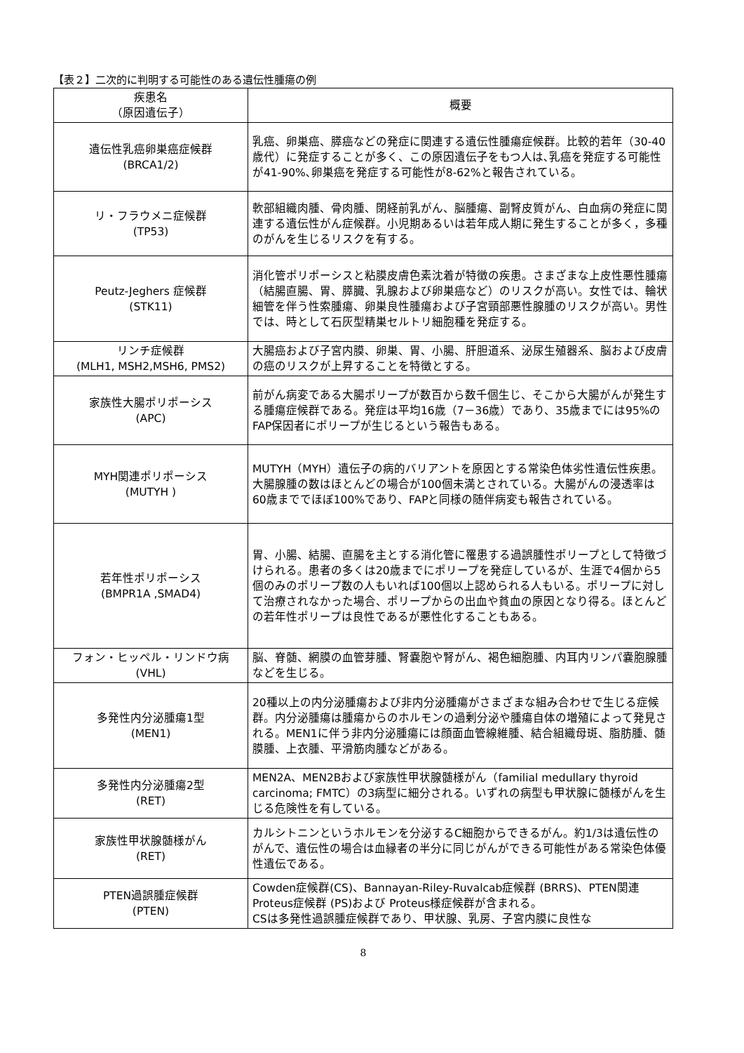【表２】二次的に判明する可能性のある遺伝性腫瘍の例
| 疾患名 （原因遺伝子） | 概要 |
| --- | --- |
| 遺伝性乳癌卵巣癌症候群 (BRCA1/2) | 乳癌、卵巣癌、膵癌などの発症に関連する遺伝性腫瘍症候群。比較的若年（30-40歳代）に発症することが多く、この原因遺伝子をもつ人は､乳癌を発症する可能性が41-90%､卵巣癌を発症する可能性が8-62%と報告されている。 |
| リ・フラウメニ症候群 (TP53) | 軟部組織肉腫、骨肉腫、閉経前乳がん、脳腫瘍、副腎皮質がん、白血病の発症に関連する遺伝性がん症候群。小児期あるいは若年成人期に発生することが多く，多種のがんを生じるリスクを有する。 |
| Peutz-Jeghers 症候群 (STK11) | 消化管ポリポーシスと粘膜皮膚色素沈着が特徴の疾患。さまざまな上皮性悪性腫瘍（結腸直腸、胃、膵臓、乳腺および卵巣癌など）のリスクが高い。女性では、輪状細管を伴う性索腫瘍、卵巣良性腫瘍および子宮頸部悪性腺腫のリスクが高い。男性では、時として石灰型精巣セルトリ細胞種を発症する。 |
| リンチ症候群 (MLH1, MSH2,MSH6, PMS2) | 大腸癌および子宮内膜、卵巣、胃、小腸、肝胆道系、泌尿生殖器系、脳および皮膚の癌のリスクが上昇することを特徴とする。 |
| 家族性大腸ポリポーシス (APC) | 前がん病変である大腸ポリープが数百から数千個生じ、そこから大腸がんが発生する腫瘍症候群である。発症は平均16歳（7－36歳）であり、35歳までには95%のFAP保因者にポリープが生じるという報告もある。 |
| MYH関連ポリポーシス (MUTYH ) | MUTYH（MYH）遺伝子の病的バリアントを原因とする常染色体劣性遺伝性疾患。大腸腺腫の数はほとんどの場合が100個未満とされている。大腸がんの浸透率は60歳まででほぼ100%であり、FAPと同様の随伴病変も報告されている。 |
| 若年性ポリポーシス (BMPR1A ,SMAD4) | 胃、小腸、結腸、直腸を主とする消化管に罹患する過誤腫性ポリープとして特徴づけられる。患者の多くは20歳までにポリープを発症しているが、生涯で4個から5個のみのポリープ数の人もいれば100個以上認められる人もいる。ポリープに対して治療されなかった場合、ポリープからの出血や貧血の原因となり得る。ほとんどの若年性ポリープは良性であるが悪性化することもある。 |
| フォン・ヒッペル・リンドウ病 (VHL) | 脳、脊髄、網膜の血管芽腫、腎嚢胞や腎がん、褐色細胞腫、内耳内リンパ嚢胞腺腫などを生じる。 |
| 多発性内分泌腫瘍1型 (MEN1) | 20種以上の内分泌腫瘍および非内分泌腫瘍がさまざまな組み合わせで生じる症候群。内分泌腫瘍は腫瘍からのホルモンの過剰分泌や腫瘍自体の増殖によって発見される。MEN1に伴う非内分泌腫瘍には顔面血管線維腫、結合組織母斑、脂肪腫、髄膜腫、上衣腫、平滑筋肉腫などがある。 |
| 多発性内分泌腫瘍2型 (RET) | MEN2A、MEN2Bおよび家族性甲状腺髄様がん（familial medullary thyroid carcinoma; FMTC）の3病型に細分される。いずれの病型も甲状腺に髄様がんを生じる危険性を有している。 |
| 家族性甲状腺髄様がん (RET) | カルシトニンというホルモンを分泌するC細胞からできるがん。約1/3は遺伝性のがんで、遺伝性の場合は血縁者の半分に同じがんができる可能性がある常染色体優性遺伝である。 |
| PTEN過誤腫症候群 (PTEN) | Cowden症候群(CS)、Bannayan-Riley-Ruvalcab症候群 (BRRS)、PTEN関連Proteus症候群 (PS)および Proteus様症候群が含まれる。 CSは多発性過誤腫症候群であり、甲状腺、乳房、子宮内膜に良性な |
8